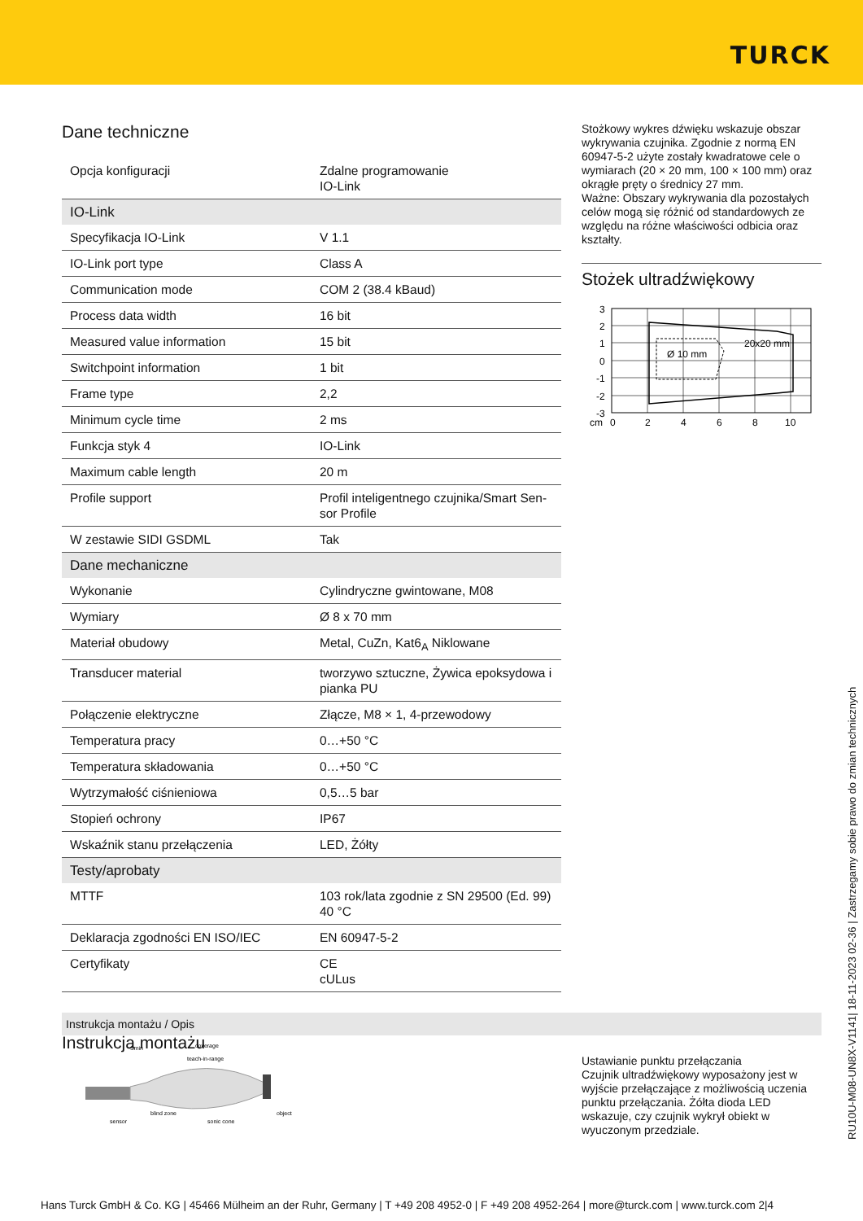TURCK
Dane techniczne
| Opcja konfiguracji | Zdalne programowanie IO-Link |
| IO-Link | |
| Specyfikacja IO-Link | V 1.1 |
| IO-Link port type | Class A |
| Communication mode | COM 2 (38.4 kBaud) |
| Process data width | 16 bit |
| Measured value information | 15 bit |
| Switchpoint information | 1 bit |
| Frame type | 2,2 |
| Minimum cycle time | 2 ms |
| Funkcja styk 4 | IO-Link |
| Maximum cable length | 20 m |
| Profile support | Profil inteligentnego czujnika/Smart Sen-sor Profile |
| W zestawie SIDI GSDML | Tak |
| Dane mechaniczne | |
| Wykonanie | Cylindryczne gwintowane, M08 |
| Wymiary | Ø 8 x 70 mm |
| Materiał obudowy | Metal, CuZn, Kat6<sub>A</sub> Niklowane |
| Transducer material | tworzywo sztuczne, Żywica epoksydowa i pianka PU |
| Połączenie elektryczne | Złącze, M8 × 1, 4-przewodowy |
| Temperatura pracy | 0…+50 °C |
| Temperatura składowania | 0…+50 °C |
| Wytrzymałość ciśnieniowa | 0,5…5 bar |
| Stopień ochrony | IP67 |
| Wskaźnik stanu przełączenia | LED, Żółty |
| Testy/aprobaty | |
| MTTF | 103 rok/lata zgodnie z SN 29500 (Ed. 99) 40 °C |
| Deklaracja zgodności EN ISO/IEC | EN 60947-5-2 |
| Certyfikaty | CE cULus |
Instrukcja montażu
Stożkowy wykres dźwięku wskazuje obszar wykrywania czujnika. Zgodnie z normą EN 60947-5-2 użyte zostały kwadratowe cele o wymiarach (20 × 20 mm, 100 × 100 mm) oraz okrągłe pręty o średnicy 27 mm.
Ważne: Obszary wykrywania dla pozostałych celów mogą się różnić od standardowych ze względu na różne właściwości odbicia oraz kształty.
Stożek ultradźwiękowy
Ø 10 mm
20x20 mm
3
2
1
0
-1
-2
-3
cm
0
2
4
6
8
10
Instrukcja montażu / Opis
Smin
coverage
teach-in-range
blind zone
sonic cone
object
sensor
Ustawianie punktu przełączania
Czujnik ultradźwiękowy wyposażony jest w wyjście przełączające z możliwością uczenia punktu przełączania. Żółta dioda LED wskazuje, czy czujnik wykrył obiekt w wyuczonym przedziale.
RU10U-M08-UN8X-V1141| 18-11-2023 02-36 | Zastrzegamy sobie prawo do zmian technicznych
Hans Turck GmbH & Co. KG | 45466 Mülheim an der Ruhr, Germany | T +49 208 4952-0 | F +49 208 4952-264 | more@turck.com | www.turck.com 2|4